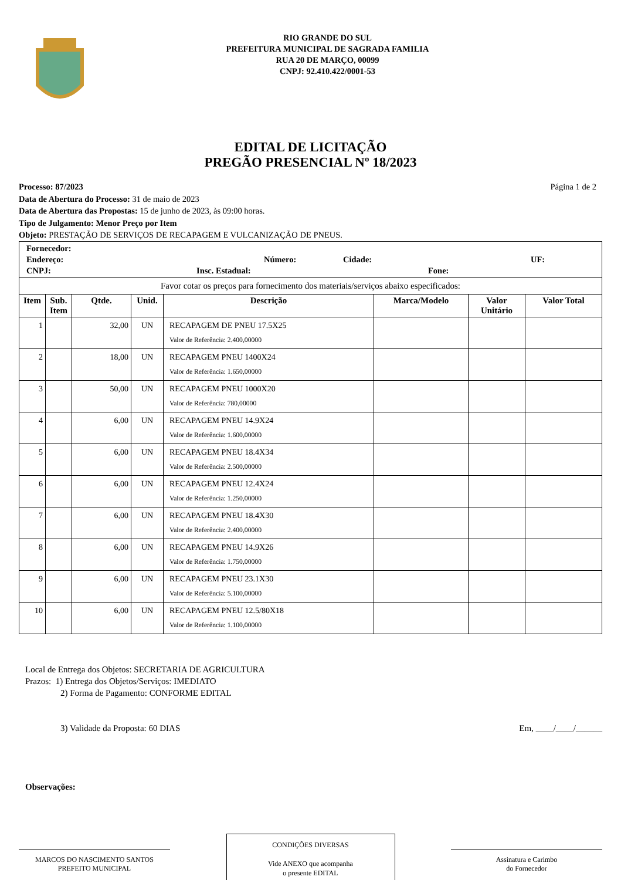RIO GRANDE DO SUL
PREFEITURA MUNICIPAL DE SAGRADA FAMILIA
RUA 20 DE MARÇO, 00099
CNPJ: 92.410.422/0001-53
EDITAL DE LICITAÇÃO
PREGÃO PRESENCIAL Nº 18/2023
Página 1 de 2 Processo: 87/2023
Data de Abertura do Processo: 31 de maio de 2023
Data de Abertura das Propostas: 15 de junho de 2023, às 09:00 horas.
Tipo de Julgamento: Menor Preço por Item
Objeto: PRESTAÇÃO DE SERVIÇOS DE RECAPAGEM E VULCANIZAÇÃO DE PNEUS.
| Fornecedor: Endereço: Número: Cidade: UF: CNPJ: Insc. Estadual: Fone: | | | | | | | |
| Favor cotar os preços para fornecimento dos materiais/serviços abaixo especificados: | | | | | | | |
| Item | Sub. Item | Qtde. | Unid. | Descrição | Marca/Modelo | Valor Unitário | Valor Total |
| 1 | | 32,00 | UN | RECAPAGEM DE PNEU 17.5X25 Valor de Referência: 2.400,00000 | | | |
| 2 | | 18,00 | UN | RECAPAGEM PNEU 1400X24 Valor de Referência: 1.650,00000 | | | |
| 3 | | 50,00 | UN | RECAPAGEM PNEU 1000X20 Valor de Referência: 780,00000 | | | |
| 4 | | 6,00 | UN | RECAPAGEM PNEU 14.9X24 Valor de Referência: 1.600,00000 | | | |
| 5 | | 6,00 | UN | RECAPAGEM PNEU 18.4X34 Valor de Referência: 2.500,00000 | | | |
| 6 | | 6,00 | UN | RECAPAGEM PNEU 12.4X24 Valor de Referência: 1.250,00000 | | | |
| 7 | | 6,00 | UN | RECAPAGEM PNEU 18.4X30 Valor de Referência: 2.400,00000 | | | |
| 8 | | 6,00 | UN | RECAPAGEM PNEU 14.9X26 Valor de Referência: 1.750,00000 | | | |
| 9 | | 6,00 | UN | RECAPAGEM PNEU 23.1X30 Valor de Referência: 5.100,00000 | | | |
| 10 | | 6,00 | UN | RECAPAGEM PNEU 12.5/80X18 Valor de Referência: 1.100,00000 | | | |
Local de Entrega dos Objetos: SECRETARIA DE AGRICULTURA
Prazos: 1) Entrega dos Objetos/Serviços: IMEDIATO
2) Forma de Pagamento: CONFORME EDITAL
3) Validade da Proposta: 60 DIAS Em, ____/____/______
Observações:
MARCOS DO NASCIMENTO SANTOS
PREFEITO MUNICIPAL
CONDIÇÕES DIVERSAS
Vide ANEXO que acompanha
o presente EDITAL
Assinatura e Carimbo
do Fornecedor